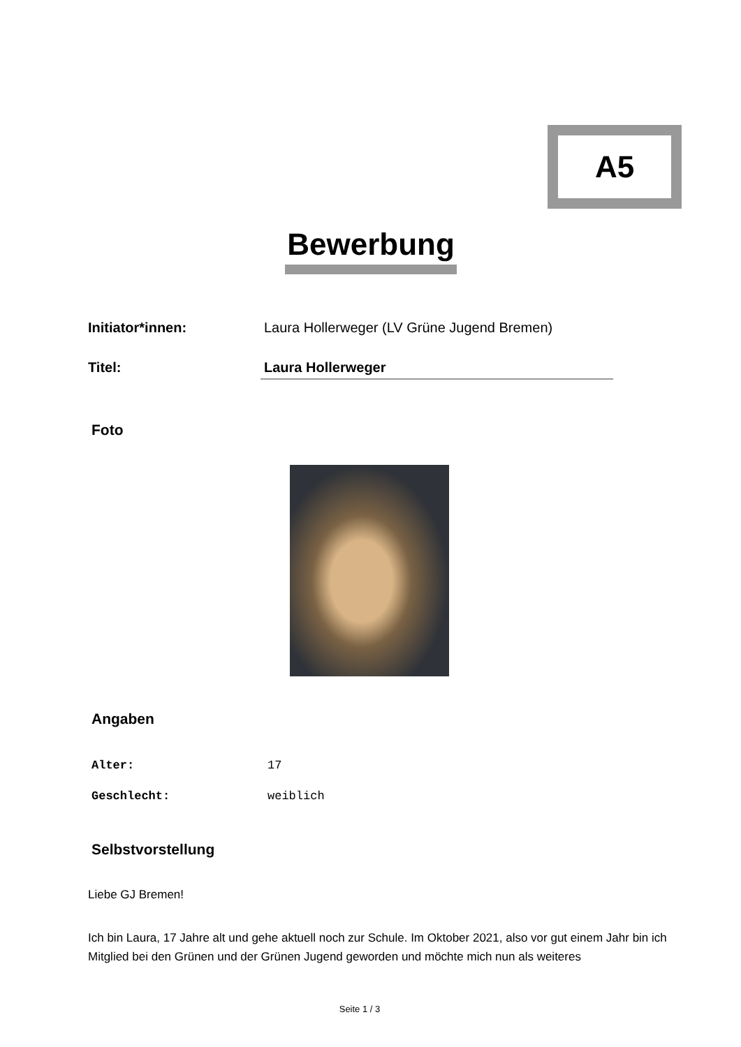A5
Bewerbung
Initiator*innen: Laura Hollerweger (LV Grüne Jugend Bremen)
Titel: Laura Hollerweger
Foto
Angaben
Alter: 17
Geschlecht: weiblich
Selbstvorstellung
Liebe GJ Bremen!
Ich bin Laura, 17 Jahre alt und gehe aktuell noch zur Schule. Im Oktober 2021, also vor gut einem Jahr bin ich Mitglied bei den Grünen und der Grünen Jugend geworden und möchte mich nun als weiteres
Seite 1 / 3